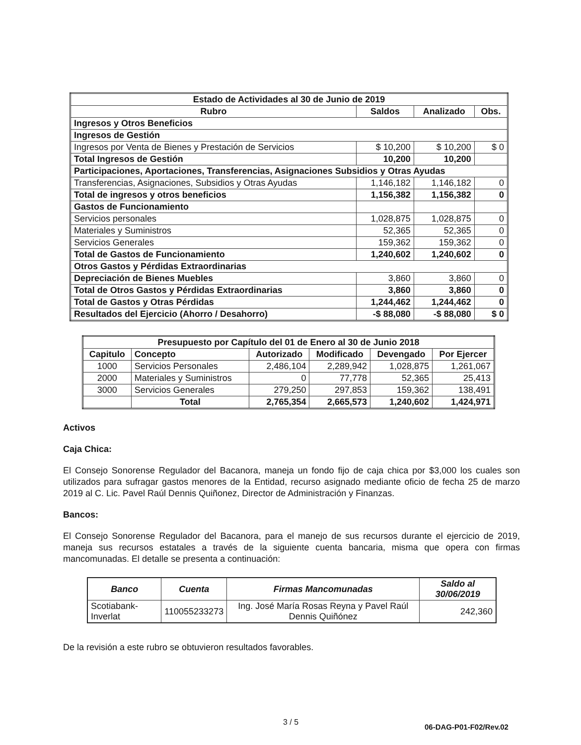| Estado de Actividades al 30 de Junio de 2019 | | | |
| --- | --- | --- | --- |
| Rubro | Saldos | Analizado | Obs. |
| Ingresos y Otros Beneficios | | | |
| Ingresos de Gestión | | | |
| Ingresos por Venta de Bienes y Prestación de Servicios | $ 10,200 | $ 10,200 | $ 0 |
| Total Ingresos de Gestión | 10,200 | 10,200 | |
| Participaciones, Aportaciones, Transferencias, Asignaciones Subsidios y Otras Ayudas | | | |
| Transferencias, Asignaciones, Subsidios y Otras Ayudas | 1,146,182 | 1,146,182 | 0 |
| Total de ingresos y otros beneficios | 1,156,382 | 1,156,382 | 0 |
| Gastos de Funcionamiento | | | |
| Servicios personales | 1,028,875 | 1,028,875 | 0 |
| Materiales y Suministros | 52,365 | 52,365 | 0 |
| Servicios Generales | 159,362 | 159,362 | 0 |
| Total de Gastos de Funcionamiento | 1,240,602 | 1,240,602 | 0 |
| Otros Gastos y Pérdidas Extraordinarias | | | |
| Depreciación de Bienes Muebles | 3,860 | 3,860 | 0 |
| Total de Otros Gastos y Pérdidas Extraordinarias | 3,860 | 3,860 | 0 |
| Total de Gastos y Otras Pérdidas | 1,244,462 | 1,244,462 | 0 |
| Resultados del Ejercicio (Ahorro / Desahorro) | -$ 88,080 | -$ 88,080 | $ 0 |
| Presupuesto por Capítulo del 01 de Enero al 30 de Junio 2018 | | | | | |
| --- | --- | --- | --- | --- | --- |
| Capitulo | Concepto | Autorizado | Modificado | Devengado | Por Ejercer |
| 1000 | Servicios Personales | 2,486,104 | 2,289,942 | 1,028,875 | 1,261,067 |
| 2000 | Materiales y Suministros | 0 | 77,778 | 52,365 | 25,413 |
| 3000 | Servicios Generales | 279,250 | 297,853 | 159,362 | 138,491 |
| | Total | 2,765,354 | 2,665,573 | 1,240,602 | 1,424,971 |
Activos
Caja Chica:
El Consejo Sonorense Regulador del Bacanora, maneja un fondo fijo de caja chica por $3,000 los cuales son utilizados para sufragar gastos menores de la Entidad, recurso asignado mediante oficio de fecha 25 de marzo 2019 al C. Lic. Pavel Raúl Dennis Quiñonez, Director de Administración y Finanzas.
Bancos:
El Consejo Sonorense Regulador del Bacanora, para el manejo de sus recursos durante el ejercicio de 2019, maneja sus recursos estatales a través de la siguiente cuenta bancaria, misma que opera con firmas mancomunadas. El detalle se presenta a continuación:
| Banco | Cuenta | Firmas Mancomunadas | Saldo al 30/06/2019 |
| --- | --- | --- | --- |
| Scotiabank-Inverlat | 110055233273 | Ing. José María Rosas Reyna y Pavel Raúl Dennis Quiñónez | 242,360 |
De la revisión a este rubro se obtuvieron resultados favorables.
3 / 5 06-DAG-P01-F02/Rev.02